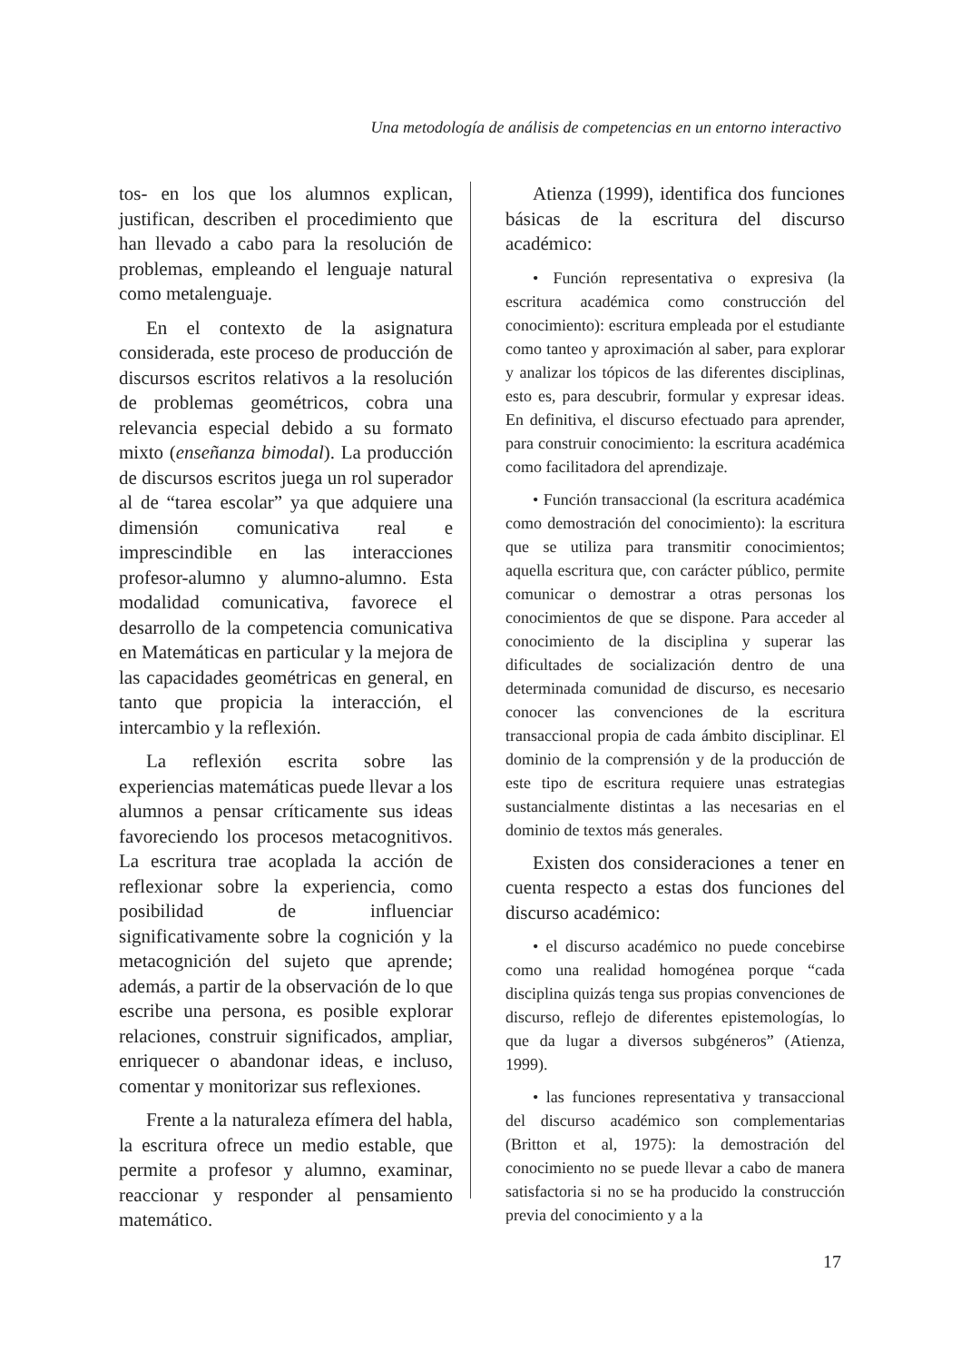Una metodología de análisis de competencias en un entorno interactivo
tos- en los que los alumnos explican, justifican, describen el procedimiento que han llevado a cabo para la resolución de problemas, empleando el lenguaje natural como metalenguaje.
En el contexto de la asignatura considerada, este proceso de producción de discursos escritos relativos a la resolución de problemas geométricos, cobra una relevancia especial debido a su formato mixto (enseñanza bimodal). La producción de discursos escritos juega un rol superador al de “tarea escolar” ya que adquiere una dimensión comunicativa real e imprescindible en las interacciones profesor-alumno y alumno-alumno. Esta modalidad comunicativa, favorece el desarrollo de la competencia comunicativa en Matemáticas en particular y la mejora de las capacidades geométricas en general, en tanto que propicia la interacción, el intercambio y la reflexión.
La reflexión escrita sobre las experiencias matemáticas puede llevar a los alumnos a pensar críticamente sus ideas favoreciendo los procesos metacognitivos. La escritura trae acoplada la acción de reflexionar sobre la experiencia, como posibilidad de influenciar significativamente sobre la cognición y la metacognición del sujeto que aprende; además, a partir de la observación de lo que escribe una persona, es posible explorar relaciones, construir significados, ampliar, enriquecer o abandonar ideas, e incluso, comentar y monitorizar sus reflexiones.
Frente a la naturaleza efímera del habla, la escritura ofrece un medio estable, que permite a profesor y alumno, examinar, reaccionar y responder al pensamiento matemático.
Atienza (1999), identifica dos funciones básicas de la escritura del discurso académico:
• Función representativa o expresiva (la escritura académica como construcción del conocimiento): escritura empleada por el estudiante como tanteo y aproximación al saber, para explorar y analizar los tópicos de las diferentes disciplinas, esto es, para descubrir, formular y expresar ideas. En definitiva, el discurso efectuado para aprender, para construir conocimiento: la escritura académica como facilitadora del aprendizaje.
• Función transaccional (la escritura académica como demostración del conocimiento): la escritura que se utiliza para transmitir conocimientos; aquella escritura que, con carácter público, permite comunicar o demostrar a otras personas los conocimientos de que se dispone. Para acceder al conocimiento de la disciplina y superar las dificultades de socialización dentro de una determinada comunidad de discurso, es necesario conocer las convenciones de la escritura transaccional propia de cada ámbito disciplinar. El dominio de la comprensión y de la producción de este tipo de escritura requiere unas estrategias sustancialmente distintas a las necesarias en el dominio de textos más generales.
Existen dos consideraciones a tener en cuenta respecto a estas dos funciones del discurso académico:
• el discurso académico no puede concebirse como una realidad homogénea porque “cada disciplina quizás tenga sus propias convenciones de discurso, reflejo de diferentes epistemologías, lo que da lugar a diversos subgéneros” (Atienza, 1999).
• las funciones representativa y transaccional del discurso académico son complementarias (Britton et al, 1975): la demostración del conocimiento no se puede llevar a cabo de manera satisfactoria si no se ha producido la construcción previa del conocimiento y a la
17